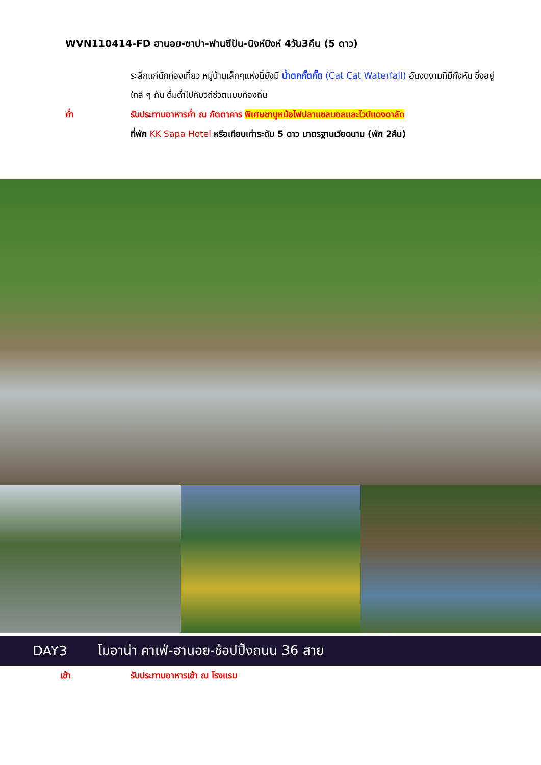WVN110414-FD ฮานอย-ซาปา-ฟานซีปัน-นิงห์บิงห์ 4วัน3คืน (5 ดาว)
ระลึกแก่นักท่องเที่ยว หมู่บ้านเล็กๆแห่งนี้ยังมี น้ำตกกั๊ตกั๊ต (Cat Cat Waterfall) อันงดงามที่มีกังหัน ซึ่งอยู่ใกล้ ๆ กัน ดื่มด่ำไปกับวิถีชีวิตแบบท้องถิ่น
ค่ำ รับประทานอาหารค่ำ ณ ภัตตาคาร พิเศษชาบูหม้อไฟปลาแซลมอลและไวน์แดงดาลัด
ที่พัก KK Sapa Hotel หรือเทียบเท่าระดับ 5 ดาว มาตรฐานเวียดนาม (พัก 2คืน)
DAY3 โมอาน่า คาเฟ่-ฮานอย-ช้อปปิ้งถนน 36 สาย
เช้า รับประทานอาหารเช้า ณ โรงแรม